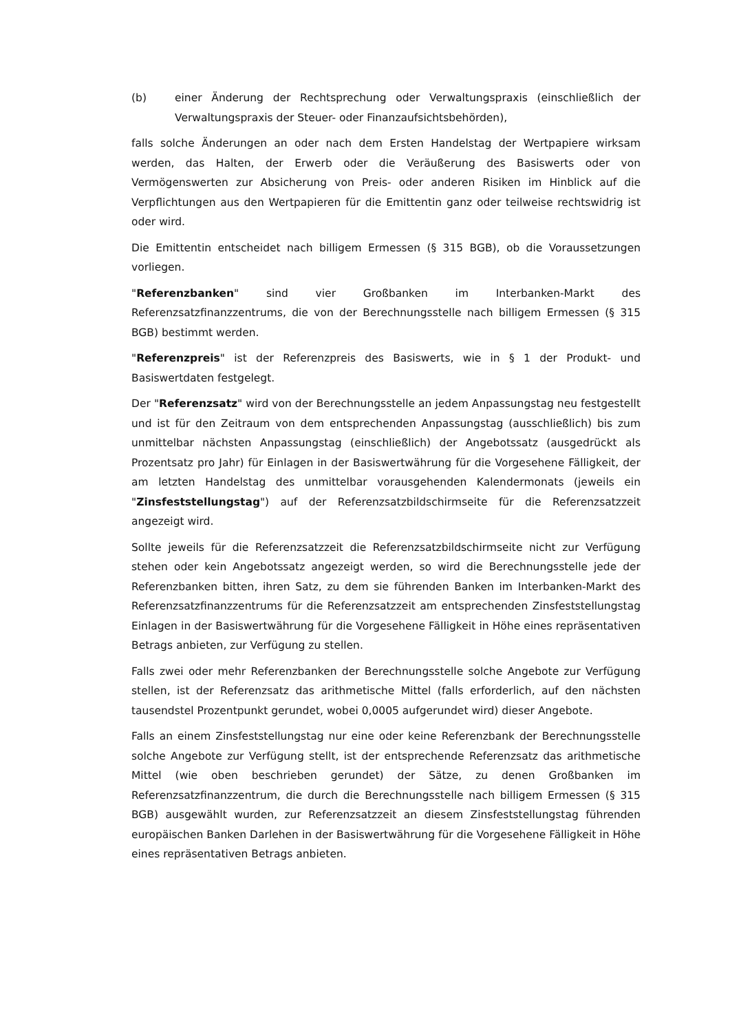(b) einer Änderung der Rechtsprechung oder Verwaltungspraxis (einschließlich der Verwaltungspraxis der Steuer- oder Finanzaufsichtsbehörden),
falls solche Änderungen an oder nach dem Ersten Handelstag der Wertpapiere wirksam werden, das Halten, der Erwerb oder die Veräußerung des Basiswerts oder von Vermögenswerten zur Absicherung von Preis- oder anderen Risiken im Hinblick auf die Verpflichtungen aus den Wertpapieren für die Emittentin ganz oder teilweise rechtswidrig ist oder wird.
Die Emittentin entscheidet nach billigem Ermessen (§ 315 BGB), ob die Voraussetzungen vorliegen.
"Referenzbanken" sind vier Großbanken im Interbanken-Markt des Referenzsatzfinanzzentrums, die von der Berechnungsstelle nach billigem Ermessen (§ 315 BGB) bestimmt werden.
"Referenzpreis" ist der Referenzpreis des Basiswerts, wie in § 1 der Produkt- und Basiswertdaten festgelegt.
Der "Referenzsatz" wird von der Berechnungsstelle an jedem Anpassungstag neu festgestellt und ist für den Zeitraum von dem entsprechenden Anpassungstag (ausschließlich) bis zum unmittelbar nächsten Anpassungstag (einschließlich) der Angebotssatz (ausgedrückt als Prozentsatz pro Jahr) für Einlagen in der Basiswertwährung für die Vorgesehene Fälligkeit, der am letzten Handelstag des unmittelbar vorausgehenden Kalendermonats (jeweils ein "Zinsfeststellungstag") auf der Referenzsatzbildschirmseite für die Referenzsatzzeit angezeigt wird.
Sollte jeweils für die Referenzsatzzeit die Referenzsatzbildschirmseite nicht zur Verfügung stehen oder kein Angebotssatz angezeigt werden, so wird die Berechnungsstelle jede der Referenzbanken bitten, ihren Satz, zu dem sie führenden Banken im Interbanken-Markt des Referenzsatzfinanzzentrums für die Referenzsatzzeit am entsprechenden Zinsfeststellungstag Einlagen in der Basiswertwährung für die Vorgesehene Fälligkeit in Höhe eines repräsentativen Betrags anbieten, zur Verfügung zu stellen.
Falls zwei oder mehr Referenzbanken der Berechnungsstelle solche Angebote zur Verfügung stellen, ist der Referenzsatz das arithmetische Mittel (falls erforderlich, auf den nächsten tausendstel Prozentpunkt gerundet, wobei 0,0005 aufgerundet wird) dieser Angebote.
Falls an einem Zinsfeststellungstag nur eine oder keine Referenzbank der Berechnungsstelle solche Angebote zur Verfügung stellt, ist der entsprechende Referenzsatz das arithmetische Mittel (wie oben beschrieben gerundet) der Sätze, zu denen Großbanken im Referenzsatzfinanzzentrum, die durch die Berechnungsstelle nach billigem Ermessen (§ 315 BGB) ausgewählt wurden, zur Referenzsatzzeit an diesem Zinsfeststellungstag führenden europäischen Banken Darlehen in der Basiswertwährung für die Vorgesehene Fälligkeit in Höhe eines repräsentativen Betrags anbieten.